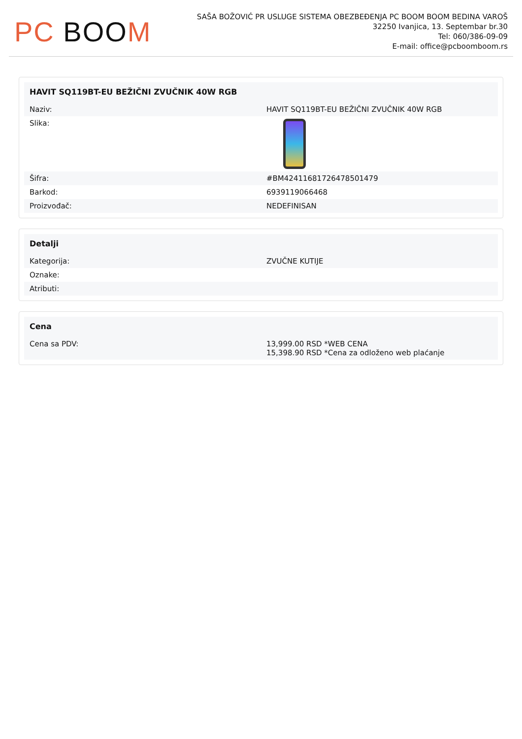PC BOO M
SAŠA BOŽOVIĆ PR USLUGE SISTEMA OBEZBEĐENJA PC BOOM BOOM BEDINA VAROŠ
32250 Ivanjica, 13. Septembar br.30
Tel: 060/386-09-09
E-mail: office@pcboomboom.rs
| HAVIT SQ119BT-EU BEŽIČNI ZVUČNIK 40W RGB | |
| --- | --- |
| Naziv: | HAVIT SQ119BT-EU BEŽIČNI ZVUČNIK 40W RGB |
| Slika: | |
| Šifra: | #BM42411681726478501479 |
| Barkod: | 6939119066468 |
| Proizvođač: | NEDEFINISAN |
| Detalji | |
| --- | --- |
| Kategorija: | ZVUČNE KUTIJE |
| Oznake: | |
| Atributi: | |
| Cena | |
| --- | --- |
| Cena sa PDV: | 13,999.00 RSD *WEB CENA 15,398.90 RSD *Cena za odloženo web plaćanje |